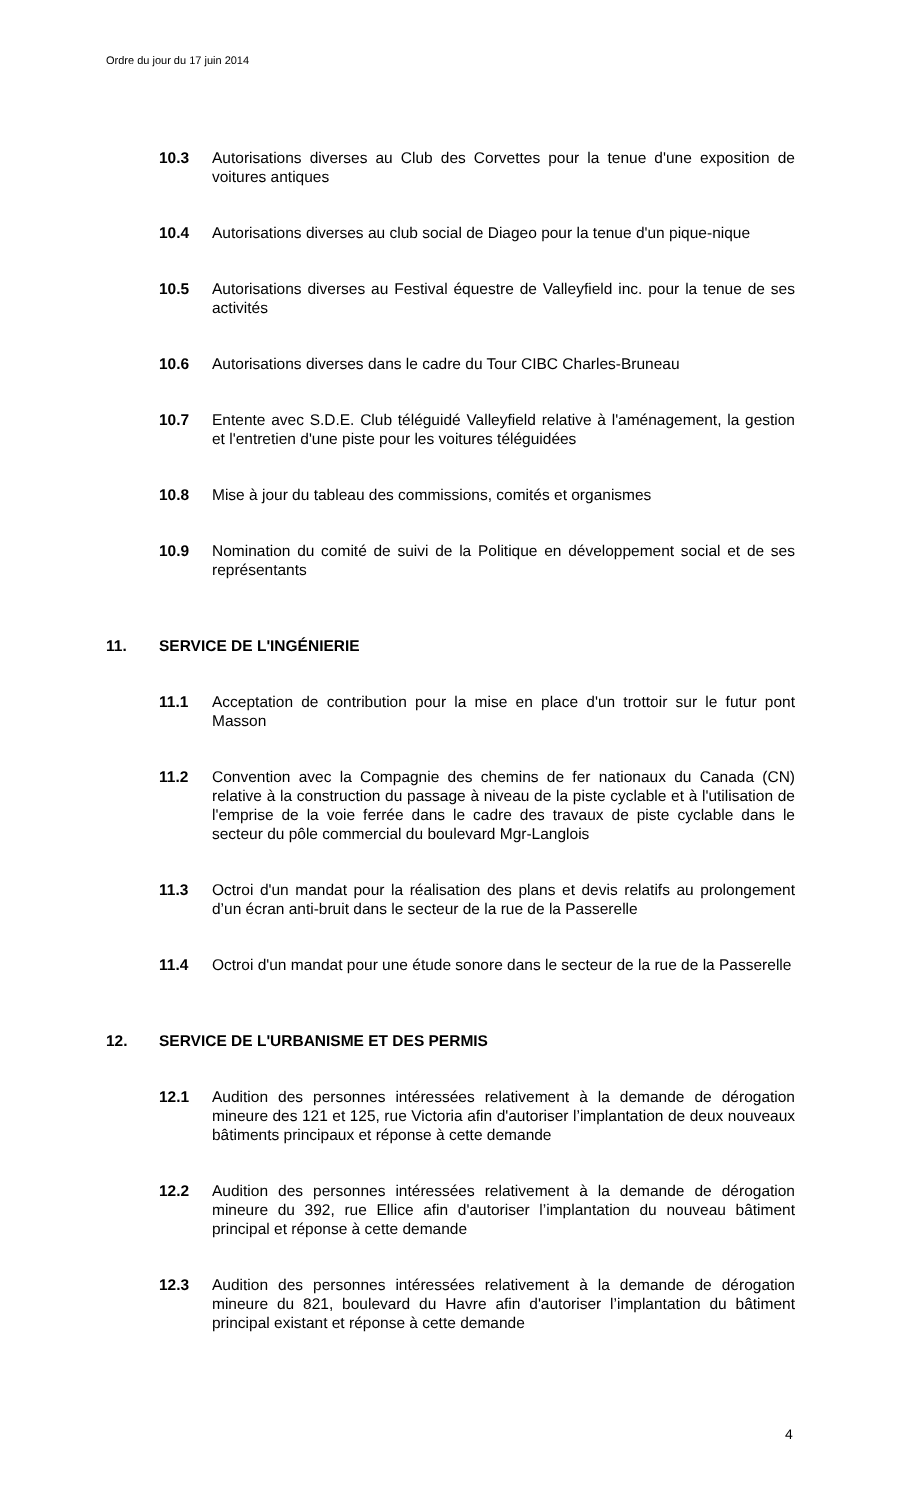Ordre du jour du 17 juin 2014
10.3 Autorisations diverses au Club des Corvettes pour la tenue d'une exposition de voitures antiques
10.4 Autorisations diverses au club social de Diageo pour la tenue d'un pique-nique
10.5 Autorisations diverses au Festival équestre de Valleyfield inc. pour la tenue de ses activités
10.6 Autorisations diverses dans le cadre du Tour CIBC Charles-Bruneau
10.7 Entente avec S.D.E. Club téléguidé Valleyfield relative à l'aménagement, la gestion et l'entretien d'une piste pour les voitures téléguidées
10.8 Mise à jour du tableau des commissions, comités et organismes
10.9 Nomination du comité de suivi de la Politique en développement social et de ses représentants
11. SERVICE DE L'INGÉNIERIE
11.1 Acceptation de contribution pour la mise en place d'un trottoir sur le futur pont Masson
11.2 Convention avec la Compagnie des chemins de fer nationaux du Canada (CN) relative à la construction du passage à niveau de la piste cyclable et à l'utilisation de l'emprise de la voie ferrée dans le cadre des travaux de piste cyclable dans le secteur du pôle commercial du boulevard Mgr-Langlois
11.3 Octroi d'un mandat pour la réalisation des plans et devis relatifs au prolongement d’un écran anti-bruit dans le secteur de la rue de la Passerelle
11.4 Octroi d'un mandat pour une étude sonore dans le secteur de la rue de la Passerelle
12. SERVICE DE L'URBANISME ET DES PERMIS
12.1 Audition des personnes intéressées relativement à la demande de dérogation mineure des 121 et 125, rue Victoria afin d'autoriser l’implantation de deux nouveaux bâtiments principaux et réponse à cette demande
12.2 Audition des personnes intéressées relativement à la demande de dérogation mineure du 392, rue Ellice afin d'autoriser l’implantation du nouveau bâtiment principal et réponse à cette demande
12.3 Audition des personnes intéressées relativement à la demande de dérogation mineure du 821, boulevard du Havre afin d'autoriser l’implantation du bâtiment principal existant et réponse à cette demande
4